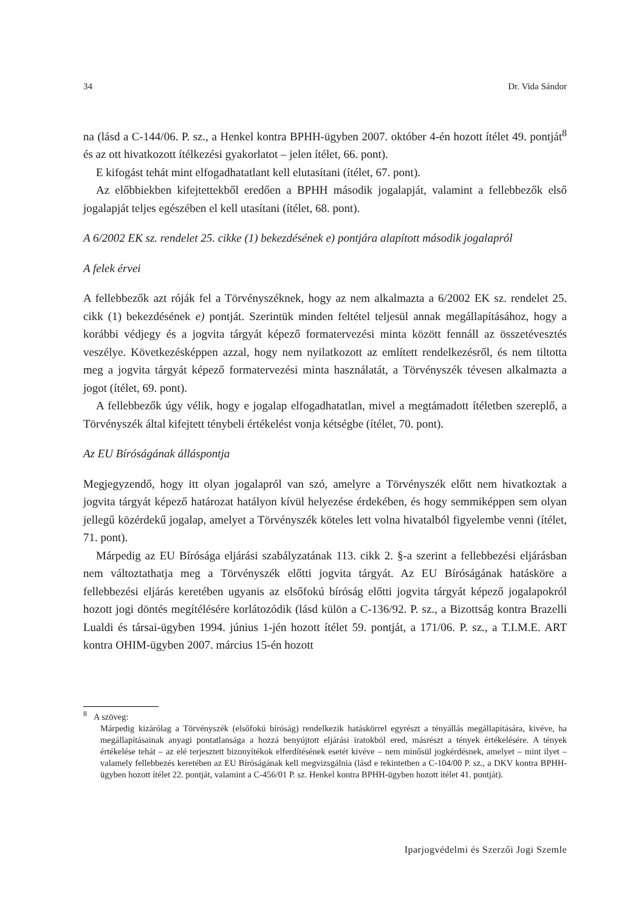34 Dr. Vida Sándor
na (lásd a C-144/06. P. sz., a Henkel kontra BPHH-ügyben 2007. október 4-én hozott ítélet 49. pontját<sup>8</sup> és az ott hivatkozott ítélkezési gyakorlatot – jelen ítélet, 66. pont).
E kifogást tehát mint elfogadhatatlant kell elutasítani (ítélet, 67. pont).
Az előbbiekben kifejtettekből eredően a BPHH második jogalapját, valamint a fellebbezők első jogalapját teljes egészében el kell utasítani (ítélet, 68. pont).
A 6/2002 EK sz. rendelet 25. cikke (1) bekezdésének e) pontjára alapított második jogalapról
A felek érvei
A fellebbezők azt róják fel a Törvényszéknek, hogy az nem alkalmazta a 6/2002 EK sz. rendelet 25. cikk (1) bekezdésének e) pontját. Szerintük minden feltétel teljesül annak megállapításához, hogy a korábbi védjegy és a jogvita tárgyát képező formatervezési minta között fennáll az összetévesztés veszélye. Következésképpen azzal, hogy nem nyilatkozott az említett rendelkezésről, és nem tiltotta meg a jogvita tárgyát képező formatervezési minta használatát, a Törvényszék tévesen alkalmazta a jogot (ítélet, 69. pont).
A fellebbezők úgy vélik, hogy e jogalap elfogadhatatlan, mivel a megtámadott ítéletben szereplő, a Törvényszék által kifejtett ténybeli értékelést vonja kétségbe (ítélet, 70. pont).
Az EU Bíróságának álláspontja
Megjegyzendő, hogy itt olyan jogalapról van szó, amelyre a Törvényszék előtt nem hivatkoztak a jogvita tárgyát képező határozat hatályon kívül helyezése érdekében, és hogy semmiképpen sem olyan jellegű közérdekű jogalap, amelyet a Törvényszék köteles lett volna hivatalból figyelembe venni (ítélet, 71. pont).
Márpedig az EU Bírósága eljárási szabályzatának 113. cikk 2. §-a szerint a fellebbezési eljárásban nem változtathatja meg a Törvényszék előtti jogvita tárgyát. Az EU Bíróságának hatásköre a fellebbezési eljárás keretében ugyanis az elsőfokú bíróság előtti jogvita tárgyát képező jogalapokról hozott jogi döntés megítélésére korlátozódik (lásd külön a C-136/92. P. sz., a Bizottság kontra Brazelli Lualdi és társai-ügyben 1994. június 1-jén hozott ítélet 59. pontját, a 171/06. P. sz., a T.I.M.E. ART kontra OHIM-ügyben 2007. március 15-én hozott
<sup>8</sup> A szöveg:
Márpedig kizárólag a Törvényszék (elsőfokú bíróság) rendelkezik hatáskörrel egyrészt a tényállás megállapítására, kivéve, ha megállapításainak anyagi pontatlansága a hozzá benyújtott eljárási iratokból ered, másrészt a tények értékelésére. A tények értékelése tehát – az elé terjesztett bizonyítékok elferdítésének esetét kivéve – nem minősül jogkérdésnek, amelyet – mint ilyet – valamely fellebbezés keretében az EU Bíróságának kell megvizsgálnia (lásd e tekintetben a C-104/00 P. sz., a DKV kontra BPHH-ügyben hozott ítélet 22. pontját, valamint a C-456/01 P. sz. Henkel kontra BPHH-ügyben hozott ítélet 41. pontját).
Iparjogvédelmi és Szerzői Jogi Szemle